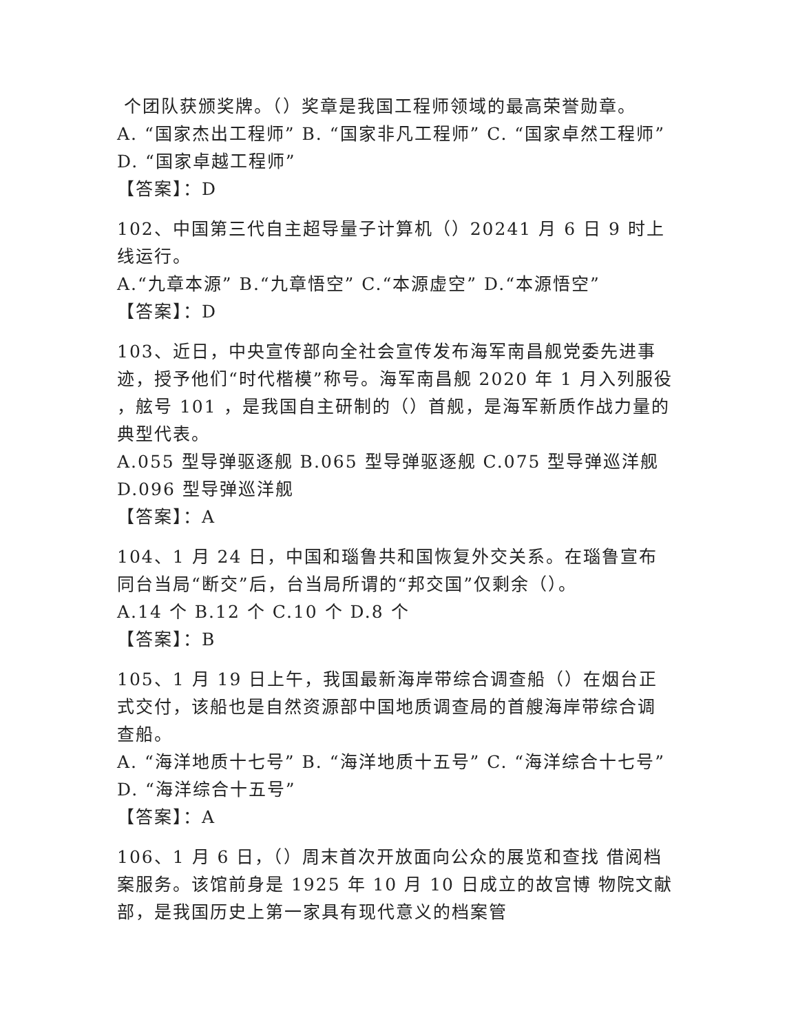个团队获颁奖牌。（）奖章是我国工程师领域的最高荣誉勋章。
A. “国家杰出工程师” B. “国家非凡工程师” C. “国家卓然工程师” D. “国家卓越工程师”
【答案】：D
102、中国第三代自主超导量子计算机（）20241 月 6 日 9 时上线运行。
A.“九章本源” B.“九章悟空” C.“本源虚空” D.“本源悟空”
【答案】：D
103、近日，中央宣传部向全社会宣传发布海军南昌舰党委先进事迹，授予他们“时代楷模”称号。海军南昌舰 2020 年 1 月入列服役 ，舷号 101 ，是我国自主研制的（）首舰，是海军新质作战力量的典型代表。
A.055 型导弹驱逐舰 B.065 型导弹驱逐舰 C.075 型导弹巡洋舰
D.096 型导弹巡洋舰
【答案】：A
104、1 月 24 日，中国和瑙鲁共和国恢复外交关系。在瑙鲁宣布同台当局“断交”后，台当局所谓的“邦交国”仅剩余（）。
A.14 个 B.12 个 C.10 个 D.8 个
【答案】：B
105、1 月 19 日上午，我国最新海岸带综合调查船（）在烟台正式交付，该船也是自然资源部中国地质调查局的首艘海岸带综合调查船。
A. “海洋地质十七号” B. “海洋地质十五号” C. “海洋综合十七号” D. “海洋综合十五号”
【答案】：A
106、1 月 6 日，（）周末首次开放面向公众的展览和查找 借阅档案服务。该馆前身是 1925 年 10 月 10 日成立的故宫博 物院文献部，是我国历史上第一家具有现代意义的档案管